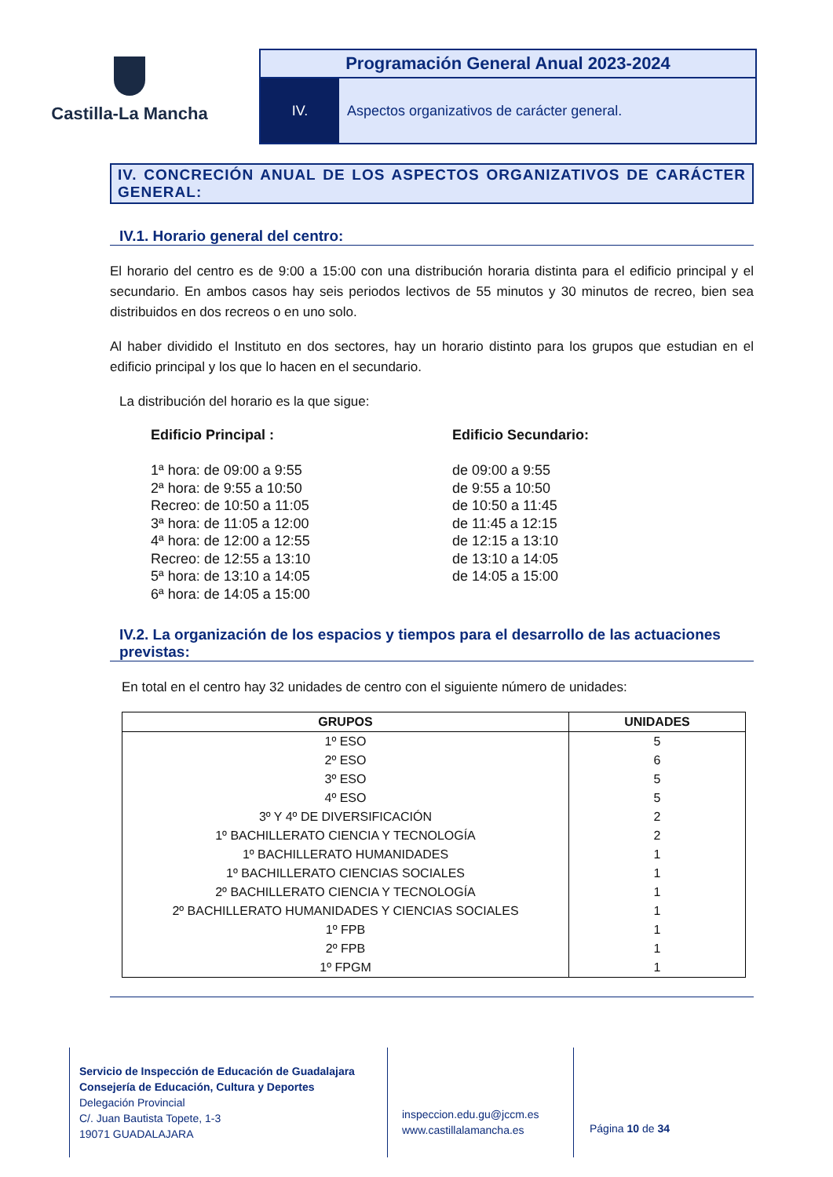Castilla-La Mancha
Programación General Anual 2023-2024
IV. Aspectos organizativos de carácter general.
IV. CONCRECIÓN ANUAL DE LOS ASPECTOS ORGANIZATIVOS DE CARÁCTER GENERAL:
IV.1. Horario general del centro:
El horario del centro es de 9:00 a 15:00 con una distribución horaria distinta para el edificio principal y el secundario. En ambos casos hay seis periodos lectivos de 55 minutos y 30 minutos de recreo, bien sea distribuidos en dos recreos o en uno solo.
Al haber dividido el Instituto en dos sectores, hay un horario distinto para los grupos que estudian en el edificio principal y los que lo hacen en el secundario.
La distribución del horario es la que sigue:
Edificio Principal :
1ª hora: de 09:00 a 9:55
2ª hora: de 9:55 a 10:50
Recreo: de 10:50 a 11:05
3ª hora: de 11:05 a 12:00
4ª hora: de 12:00 a 12:55
Recreo: de 12:55 a 13:10
5ª hora: de 13:10 a 14:05
6ª hora: de 14:05 a 15:00
Edificio Secundario:
de 09:00 a 9:55
de 9:55 a 10:50
de 10:50 a 11:45
de 11:45 a 12:15
de 12:15 a 13:10
de 13:10 a 14:05
de 14:05 a 15:00
IV.2. La organización de los espacios y tiempos para el desarrollo de las actuaciones previstas:
En total en el centro hay 32 unidades de centro con el siguiente número de unidades:
| GRUPOS | UNIDADES |
| --- | --- |
| 1º ESO | 5 |
| 2º ESO | 6 |
| 3º ESO | 5 |
| 4º ESO | 5 |
| 3º Y 4º DE DIVERSIFICACIÓN | 2 |
| 1º BACHILLERATO CIENCIA Y TECNOLOGÍA | 2 |
| 1º BACHILLERATO HUMANIDADES | 1 |
| 1º BACHILLERATO CIENCIAS SOCIALES | 1 |
| 2º BACHILLERATO CIENCIA Y TECNOLOGÍA | 1 |
| 2º BACHILLERATO HUMANIDADES Y CIENCIAS SOCIALES | 1 |
| 1º FPB | 1 |
| 2º FPB | 1 |
| 1º FPGM | 1 |
Servicio de Inspección de Educación de Guadalajara
Consejería de Educación, Cultura y Deportes
Delegación Provincial
C/. Juan Bautista Topete, 1-3
19071 GUADALAJARA
inspeccion.edu.gu@jccm.es
www.castillalamancha.es
Página 10 de 34